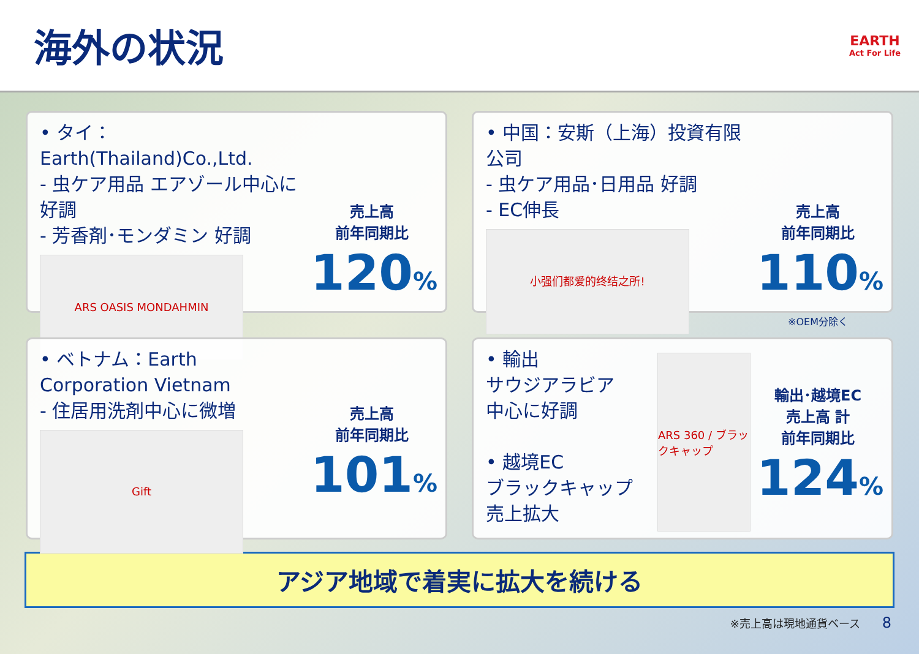海外の状況
EARTH
Act For Life
• タイ：Earth(Thailand)Co.,Ltd.
- 虫ケア用品 エアゾール中心に好調
- 芳香剤･モンダミン 好調
ARS OASIS MONDAHMIN
売上高
前年同期比
120%
• 中国：安斯（上海）投資有限公司
- 虫ケア用品･日用品 好調
- EC伸長
小强们都爱的终结之所!
売上高
前年同期比
110%
※OEM分除く
• ベトナム：Earth Corporation Vietnam
- 住居用洗剤中心に微増
Gift
売上高
前年同期比
101%
• 輸出
サウジアラビア
中心に好調
• 越境EC
ブラックキャップ
売上拡大
ARS 360 / ブラックキャップ
輸出･越境EC
売上高 計
前年同期比
124%
アジア地域で着実に拡大を続ける
※売上高は現地通貨ベース　　8